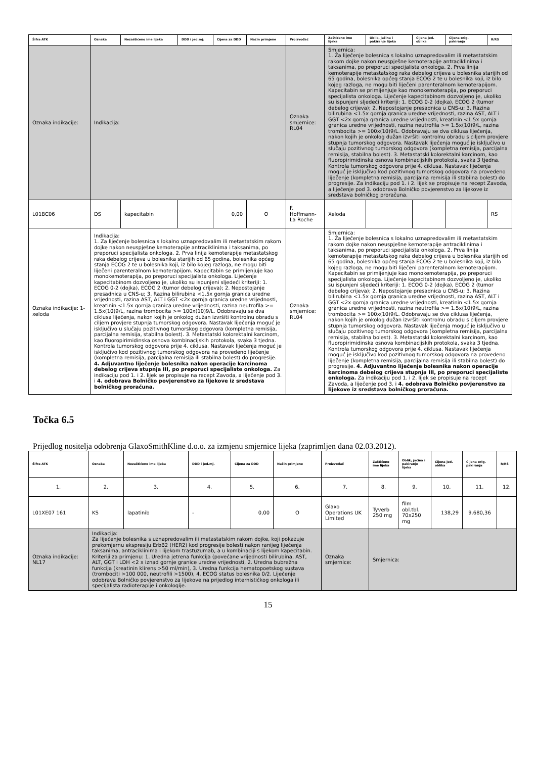| Šifra ATK | Oznaka | Nezaštićeno ime lijeka | DDD i jed.mj. | Cijena za DDD | Način primjene | Proizvođač | Zaštićeno ime lijeka | Oblik, jačina i pakiranje lijeka | Cijena jed. oblika | Cijena orig. pakiranja | R/RS |
| --- | --- | --- | --- | --- | --- | --- | --- | --- | --- | --- | --- |
| Oznaka indikacije: | Indikacija: | | | | | Oznaka smjernice: RL04 | Smjernica: 1. Za liječenje bolesnica s lokalno uznapredovalim ili metastatskim rakom dojke nakon neuspješne kemoterapije antraciklinima i taksanima, po preporuci specijalista onkologa. 2. Prva linija kemoterapije metastatskog raka debelog crijeva u bolesnika starijih od 65 godina, bolesnika općeg stanja ECOG 2 te u bolesnika koji, iz bilo kojeg razloga, ne mogu biti liječeni parenteralnom kemoterapijom. Kapecitabin se primijenjuje kao monokemoterapija, po preporuci specijalista onkologa. Liječenje kapecitabinom dozvoljeno je, ukoliko su ispunjeni sljedeći kriteriji: 1. ECOG 0-2 (dojka), ECOG 2 (tumor debelog crijeva); 2. Nepostojanje presadnica u CNS-u; 3. Razina bilirubina <1.5x gornja granica uredne vrijednosti, razina AST, ALT i GGT <2x gornja granica uredne vrijednosti, kreatinin <1.5x gornja granica uredne vrijednosti, razina neutrofila >= 1.5x(10)9/L, razina trombocita >= 100x(10)9/L. Odobravaju se dva ciklusa liječenja, nakon kojih je onkolog dužan izvršiti kontrolnu obradu s ciljem provjere stupnja tumorskog odgovora. Nastavak liječenja moguć je isključivo u slučaju pozitivnog tumorskog odgovora (kompletna remisija, parcijalna remisija, stabilna bolest). 3. Metastatski kolorektalni karcinom, kao fluoropirimidinska osnova kombinacijskih protokola, svaka 3 tjedna. Kontrola tumorskog odgovora prije 4. ciklusa. Nastavak liječenja moguć je isključivo kod pozitivnog tumorskog odgovora na provedeno liječenje (kompletna remisija, parcijalna remisija ili stabilna bolest) do progresije. Za indikaciju pod 1. i 2. lijek se propisuje na recept Zavoda, a liječenje pod 3. odobrava Bolničko povjerenstvo za lijekove iz sredstava bolničkog proračuna. | | | | |
| L01BC06 | DS | kapecitabin | | 0,00 | O | F. Hoffmann-La Roche | Xeloda | | | | RS |
| Oznaka indikacije: 1-xeloda | Indikacija: 1. Za liječenje bolesnica s lokalno uznapredovalim ili metastatskim rakom dojke nakon neuspješne kemoterapije antraciklinima i taksanima, po preporuci specijalista onkologa. 2. Prva linija kemoterapije metastatskog raka debelog crijeva u bolesnika starijih od 65 godina, bolesnika općeg stanja ECOG 2 te u bolesnika koji, iz bilo kojeg razloga, ne mogu biti liječeni parenteralnom kemoterapijom. Kapecitabin se primijenjuje kao monokemoterapija, po preporuci specijalista onkologa. Liječenje kapecitabinom dozvoljeno je, ukoliko su ispunjeni sljedeći kriteriji: 1. ECOG 0-2 (dojka), ECOG 2 (tumor debelog crijeva); 2. Nepostojanje presadnica u CNS-u; 3. Razina bilirubina <1.5x gornja granica uredne vrijednosti, razina AST, ALT i GGT <2x gornja granica uredne vrijednosti, kreatinin <1.5x gornja granica uredne vrijednosti, razina neutrofila >= 1.5x(10)9/L, razina trombocita >= 100x(10)9/L. Odobravaju se dva ciklusa liječenja, nakon kojih je onkolog dužan izvršiti kontrolnu obradu s ciljem provjere stupnja tumorskog odgovora. Nastavak liječenja moguć je isključivo u slučaju pozitivnog tumorskog odgovora (kompletna remisija, parcijalna remisija, stabilna bolest). 3. Metastatski kolorektalni karcinom, kao fluoropirimidinska osnova kombinacijskih protokola, svaka 3 tjedna. Kontrola tumorskog odgovora prije 4. ciklusa. Nastavak liječenja moguć je isključivo kod pozitivnog tumorskog odgovora na provedeno liječenje (kompletna remisija, parcijalna remisija ili stabilna bolest) do progresije. 4. Adjuvantno liječenje bolesnika nakon operacije karcinoma debelog crijeva stupnja III, po preporuci specijaliste onkologa. Za indikaciju pod 1. i 2. lijek se propisuje na recept Zavoda, a liječenje pod 3. i 4. odobrava Bolničko povjerenstvo za lijekove iz sredstava bolničkog proračuna. | | | | | Oznaka smjernice: RL04 | Smjernica: 1. Za liječenje bolesnica s lokalno uznapredovalim ili metastatskim rakom dojke nakon neuspješne kemoterapije antraciklinima i taksanima, po preporuci specijalista onkologa. 2. Prva linija kemoterapije metastatskog raka debelog crijeva u bolesnika starijih od 65 godina, bolesnika općeg stanja ECOG 2 te u bolesnika koji, iz bilo kojeg razloga, ne mogu biti liječeni parenteralnom kemoterapijom. Kapecitabin se primijenjuje kao monokemoterapija, po preporuci specijalista onkologa. Liječenje kapecitabinom dozvoljeno je, ukoliko su ispunjeni sljedeći kriteriji: 1. ECOG 0-2 (dojka), ECOG 2 (tumor debelog crijeva); 2. Nepostojanje presadnica u CNS-u; 3. Razina bilirubina <1.5x gornja granica uredne vrijednosti, razina AST, ALT i GGT <2x gornja granica uredne vrijednosti, kreatinin <1.5x gornja granica uredne vrijednosti, razina neutrofila >= 1.5x(10)9/L, razina trombocita >= 100x(10)9/L. Odobravaju se dva ciklusa liječenja, nakon kojih je onkolog dužan izvršiti kontrolnu obradu s ciljem provjere stupnja tumorskog odgovora. Nastavak liječenja moguć je isključivo u slučaju pozitivnog tumorskog odgovora (kompletna remisija, parcijalna remisija, stabilna bolest). 3. Metastatski kolorektalni karcinom, kao fluoropirimidinska osnova kombinacijskih protokola, svaka 3 tjedna. Kontrola tumorskog odgovora prije 4. ciklusa. Nastavak liječenja moguć je isključivo kod pozitivnog tumorskog odgovora na provedeno liječenje (kompletna remisija, parcijalna remisija ili stabilna bolest) do progresije. 4. Adjuvantno liječenje bolesnika nakon operacije karcinoma debelog crijeva stupnja III, po preporuci specijaliste onkologa. Za indikaciju pod 1. i 2. lijek se propisuje na recept Zavoda, a liječenje pod 3. i 4. odobrava Bolničko povjerenstvo za lijekove iz sredstava bolničkog proračuna. | | | | |
Točka 6.5
Prijedlog nositelja odobrenja GlaxoSmithKline d.o.o. za izmjenu smjernice lijeka (zaprimljen dana 02.03.2012).
| Šifra ATK | Oznaka | Nezaštićeno ime lijeka | DDD i jed.mj. | Cijena za DDD | Način primjene | Proizvođač | Zaštićeno ime lijeka | Oblik, jačina i pakiranje lijeka | Cijena jed. oblika | Cijena orig. pakiranja | R/RS |
| --- | --- | --- | --- | --- | --- | --- | --- | --- | --- | --- | --- |
| 1. | 2. | 3. | 4. | 5. | 6. | 7. | 8. | 9. | 10. | 11. | 12. |
| L01XE07 161 | KS | lapatinib | - | 0,00 | O | Glaxo Operations UK Limited | Tyverb 250 mg | film obl.tbl. 70x250 mg | 138,29 | 9.680,36 | |
| Oznaka indikacije: NL17 | Indikacija: Za liječenje bolesnika s uznapredovalim ili metastatskim rakom dojke, koji pokazuje prekomjernu ekspresiju ErbB2 (HER2) kod progresije bolesti nakon ranijeg liječenja taksanima, antraciklinima i lijekom trastuzumab, a u kombinaciji s lijekom kapecitabin. Kriteriji za primjenu: 1. Uredna jetrena funkcija (povećane vrijednosti bilirubina, AST, ALT, GGT i LDH <2 x iznad gornje granice uredne vrijednosti, 2. Uredna bubrežna funkcija (kreatinin klirens >50 ml/min), 3. Uredna funkcija hematopoetskog sustava (trombociti >100 000, neutrofili >1500), 4. ECOG status bolesnika 0/2. Liječenje odobrava Bolničko povjerenstvo za lijekove na prijedlog internističkog onkologa ili specijalista radioterapije i onkologije. | | | | | Oznaka smjernice: | Smjernica: | | | | |
15